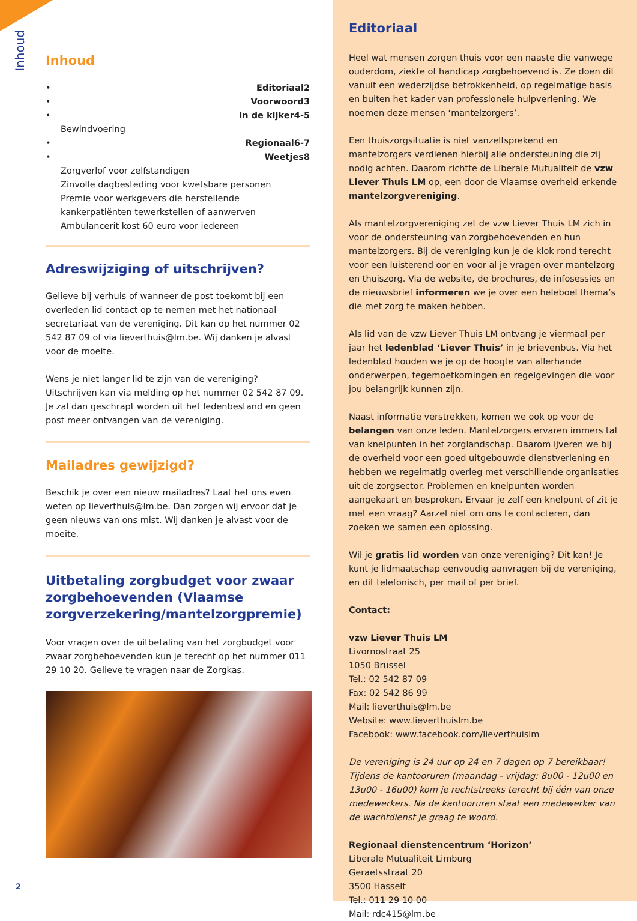Inhoud
Inhoud
• Editoriaal 2
• Voorwoord 3
• In de kijker 4-5
Bewindvoering
• Regionaal 6-7
• Weetjes 8
Zorgverlof voor zelfstandigen
Zinvolle dagbesteding voor kwetsbare personen
Premie voor werkgevers die herstellende kankerpatiënten tewerkstellen of aanwerven
Ambulancerit kost 60 euro voor iedereen
Adreswijziging of uitschrijven?
Gelieve bij verhuis of wanneer de post toekomt bij een overleden lid contact op te nemen met het nationaal secretariaat van de vereniging. Dit kan op het nummer 02 542 87 09 of via lieverthuis@lm.be. Wij danken je alvast voor de moeite.
Wens je niet langer lid te zijn van de vereniging? Uitschrijven kan via melding op het nummer 02 542 87 09. Je zal dan geschrapt worden uit het ledenbestand en geen post meer ontvangen van de vereniging.
Mailadres gewijzigd?
Beschik je over een nieuw mailadres? Laat het ons even weten op lieverthuis@lm.be. Dan zorgen wij ervoor dat je geen nieuws van ons mist. Wij danken je alvast voor de moeite.
Uitbetaling zorgbudget voor zwaar zorgbehoevenden (Vlaamse zorgverzekering/mantelzorgpremie)
Voor vragen over de uitbetaling van het zorgbudget voor zwaar zorgbehoevenden kun je terecht op het nummer 011 29 10 20. Gelieve te vragen naar de Zorgkas.
Editoriaal
Heel wat mensen zorgen thuis voor een naaste die vanwege ouderdom, ziekte of handicap zorgbehoevend is. Ze doen dit vanuit een wederzijdse betrokkenheid, op regelmatige basis en buiten het kader van professionele hulpverlening. We noemen deze mensen ‘mantelzorgers’.
Een thuiszorgsituatie is niet vanzelfsprekend en mantelzorgers verdienen hierbij alle ondersteuning die zij nodig achten. Daarom richtte de Liberale Mutualiteit de vzw Liever Thuis LM op, een door de Vlaamse overheid erkende mantelzorgvereniging.
Als mantelzorgvereniging zet de vzw Liever Thuis LM zich in voor de ondersteuning van zorgbehoevenden en hun mantelzorgers. Bij de vereniging kun je de klok rond terecht voor een luisterend oor en voor al je vragen over mantelzorg en thuiszorg. Via de website, de brochures, de infosessies en de nieuwsbrief informeren we je over een heleboel thema’s die met zorg te maken hebben.
Als lid van de vzw Liever Thuis LM ontvang je viermaal per jaar het ledenblad ‘Liever Thuis’ in je brievenbus. Via het ledenblad houden we je op de hoogte van allerhande onderwerpen, tegemoetkomingen en regelgevingen die voor jou belangrijk kunnen zijn.
Naast informatie verstrekken, komen we ook op voor de belangen van onze leden. Mantelzorgers ervaren immers tal van knelpunten in het zorglandschap. Daarom ijveren we bij de overheid voor een goed uitgebouwde dienstverlening en hebben we regelmatig overleg met verschillende organisaties uit de zorgsector. Problemen en knelpunten worden aangekaart en besproken. Ervaar je zelf een knelpunt of zit je met een vraag? Aarzel niet om ons te contacteren, dan zoeken we samen een oplossing.
Wil je gratis lid worden van onze vereniging? Dit kan! Je kunt je lidmaatschap eenvoudig aanvragen bij de vereniging, en dit telefonisch, per mail of per brief.
Contact:
vzw Liever Thuis LM
Livornostraat 25
1050 Brussel
Tel.: 02 542 87 09
Fax: 02 542 86 99
Mail: lieverthuis@lm.be
Website: www.lieverthuislm.be
Facebook: www.facebook.com/lieverthuislm
De vereniging is 24 uur op 24 en 7 dagen op 7 bereikbaar! Tijdens de kantooruren (maandag - vrijdag: 8u00 - 12u00 en 13u00 - 16u00) kom je rechtstreeks terecht bij één van onze medewerkers. Na de kantooruren staat een medewerker van de wachtdienst je graag te woord.
Regionaal dienstencentrum ‘Horizon’
Liberale Mutualiteit Limburg
Geraetsstraat 20
3500 Hasselt
Tel.: 011 29 10 00
Mail: rdc415@lm.be
2